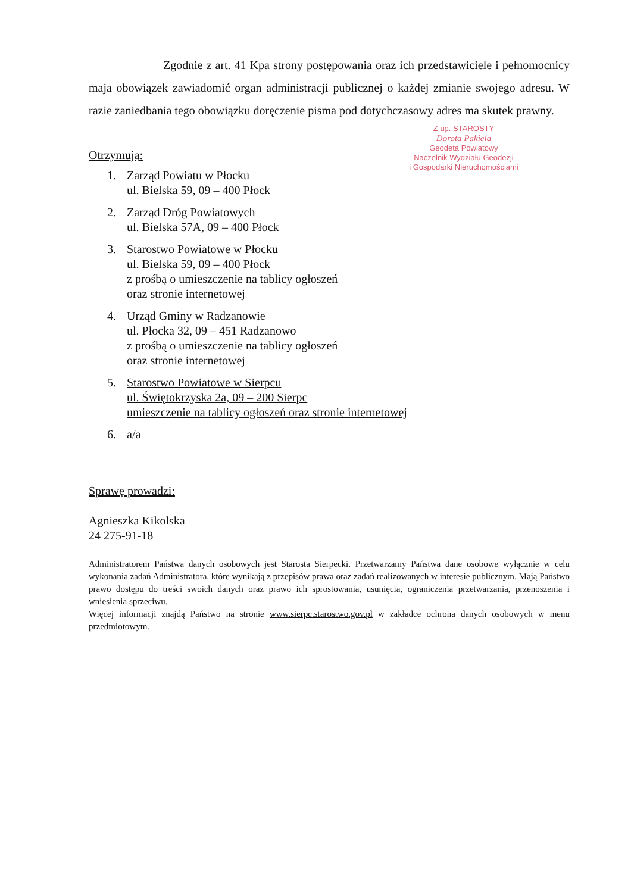Zgodnie z art. 41 Kpa strony postępowania oraz ich przedstawiciele i pełnomocnicy maja obowiązek zawiadomić organ administracji publicznej o każdej zmianie swojego adresu. W razie zaniedbania tego obowiązku doręczenie pisma pod dotychczasowy adres ma skutek prawny.
Z up. STAROSTY
Dorota Pakieła
Geodeta Powiatowy
Naczelnik Wydziału Geodezji
i Gospodarki Nieruchomościami
Otrzymują:
1. Zarząd Powiatu w Płocku
ul. Bielska 59, 09 – 400 Płock
2. Zarząd Dróg Powiatowych
ul. Bielska 57A, 09 – 400 Płock
3. Starostwo Powiatowe w Płocku
ul. Bielska 59, 09 – 400 Płock
z prośbą o umieszczenie na tablicy ogłoszeń
oraz stronie internetowej
4. Urząd Gminy w Radzanowie
ul. Płocka 32, 09 – 451 Radzanowo
z prośbą o umieszczenie na tablicy ogłoszeń
oraz stronie internetowej
5. Starostwo Powiatowe w Sierpcu
ul. Świętokrzyska 2a, 09 – 200 Sierpc
umieszczenie na tablicy ogłoszeń oraz stronie internetowej
6. a/a
Sprawę prowadzi:
Agnieszka Kikolska
24 275-91-18
Administratorem Państwa danych osobowych jest Starosta Sierpecki. Przetwarzamy Państwa dane osobowe wyłącznie w celu wykonania zadań Administratora, które wynikają z przepisów prawa oraz zadań realizowanych w interesie publicznym. Mają Państwo prawo dostępu do treści swoich danych oraz prawo ich sprostowania, usunięcia, ograniczenia przetwarzania, przenoszenia i wniesienia sprzeciwu.
Więcej informacji znajdą Państwo na stronie www.sierpc.starostwo.gov.pl w zakładce ochrona danych osobowych w menu przedmiotowym.